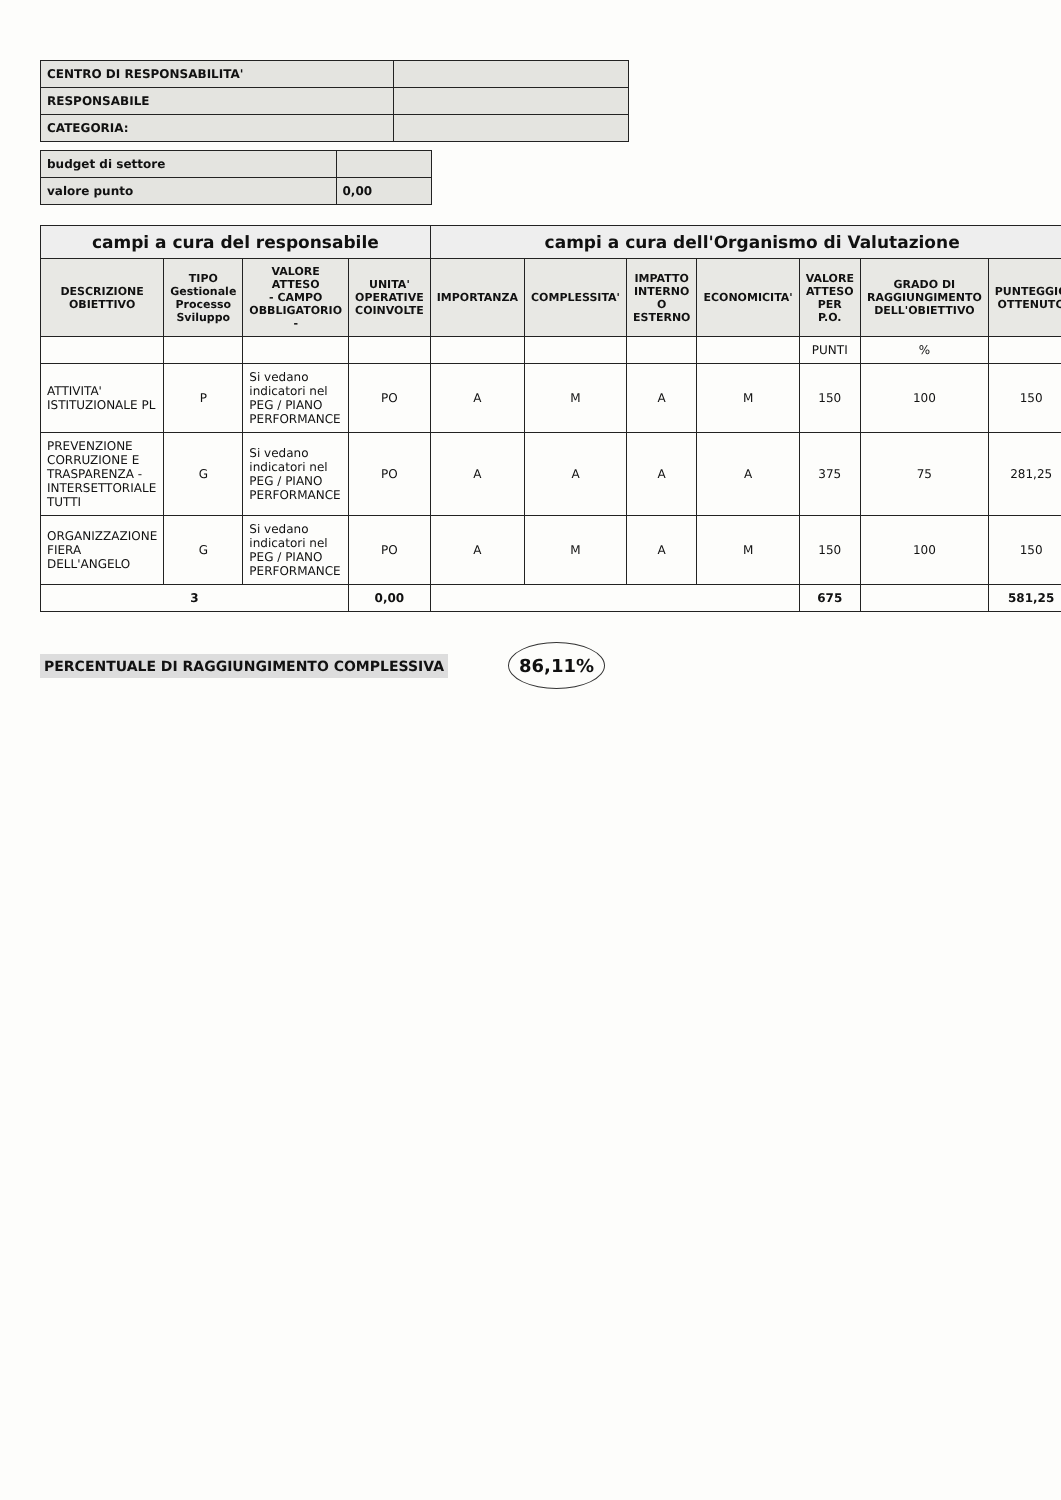| CENTRO DI RESPONSABILITA' | |
| RESPONSABILE | |
| CATEGORIA: | |
| budget di settore | |
| valore punto | 0,00 |
| campi a cura del responsabile | | | | campi a cura dell'Organismo di Valutazione | | | | | | |
| DESCRIZIONE OBIETTIVO | TIPO Gestionale Processo Sviluppo | VALORE ATTESO - CAMPO OBBLIGATORIO - | UNITA' OPERATIVE COINVOLTE | IMPORTANZA | COMPLESSITA' | IMPATTO INTERNO O ESTERNO | ECONOMICITA' | VALORE ATTESO PER P.O. | GRADO DI RAGGIUNGIMENTO DELL'OBIETTIVO | PUNTEGGIO OTTENUTO |
| | | | | | | | | PUNTI | % | |
| ATTIVITA' ISTITUZIONALE PL | P | Si vedano indicatori nel PEG / PIANO PERFORMANCE | PO | A | M | A | M | 150 | 100 | 150 |
| PREVENZIONE CORRUZIONE E TRASPARENZA - INTERSETTORIALE TUTTI | G | Si vedano indicatori nel PEG / PIANO PERFORMANCE | PO | A | A | A | A | 375 | 75 | 281,25 |
| ORGANIZZAZIONE FIERA DELL'ANGELO | G | Si vedano indicatori nel PEG / PIANO PERFORMANCE | PO | A | M | A | M | 150 | 100 | 150 |
| 3 | | | 0,00 | | | | | 675 | | 581,25 |
PERCENTUALE DI RAGGIUNGIMENTO COMPLESSIVA 86,11%